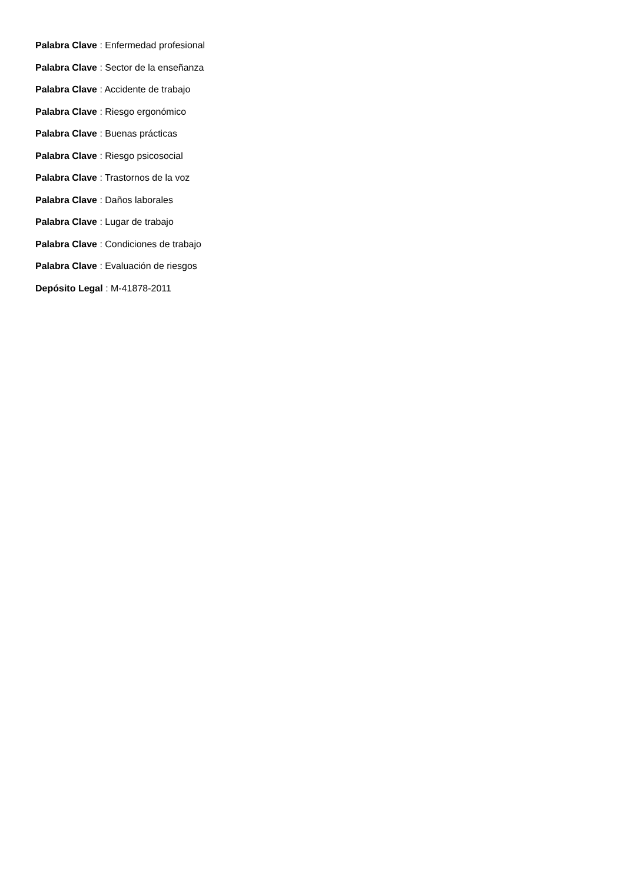Palabra Clave : Enfermedad profesional
Palabra Clave : Sector de la enseñanza
Palabra Clave : Accidente de trabajo
Palabra Clave : Riesgo ergonómico
Palabra Clave : Buenas prácticas
Palabra Clave : Riesgo psicosocial
Palabra Clave : Trastornos de la voz
Palabra Clave : Daños laborales
Palabra Clave : Lugar de trabajo
Palabra Clave : Condiciones de trabajo
Palabra Clave : Evaluación de riesgos
Depósito Legal : M-41878-2011